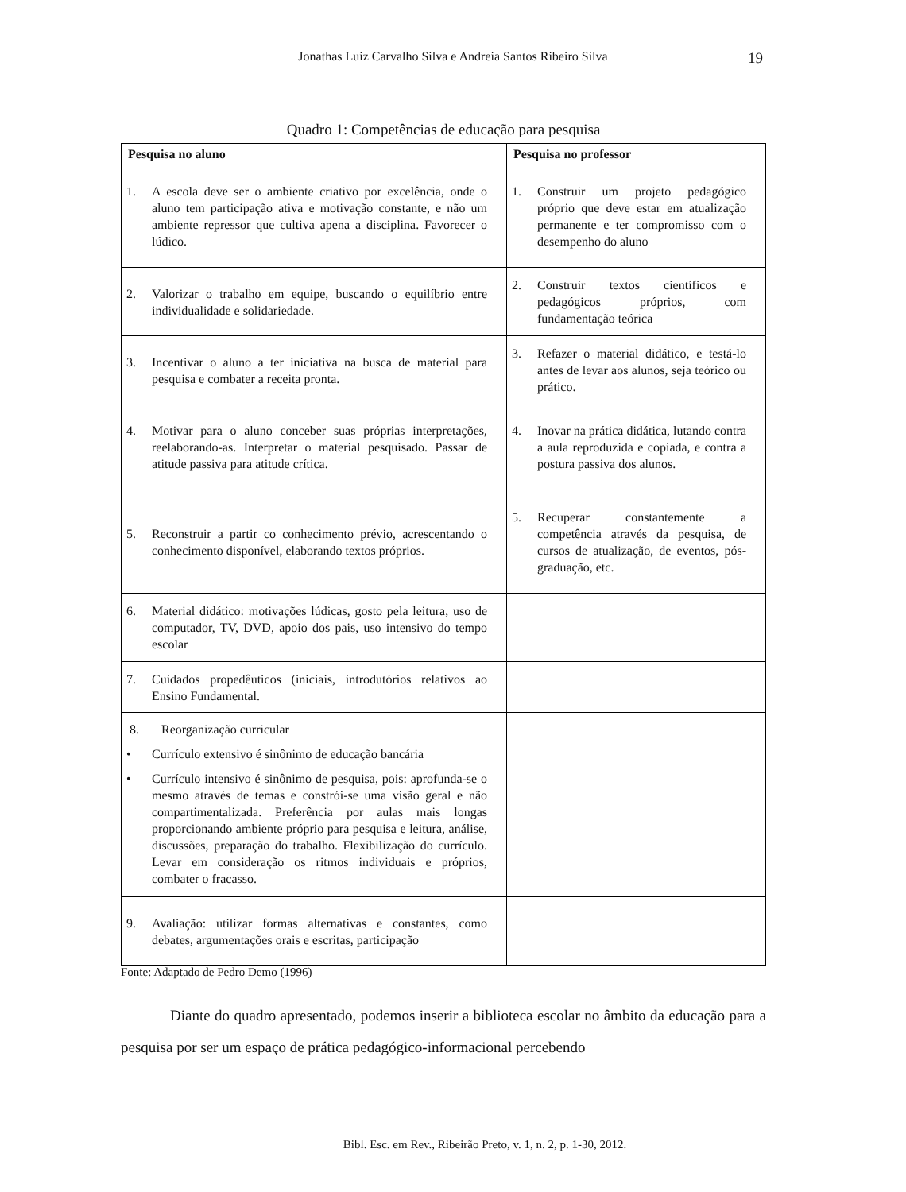Jonathas Luiz Carvalho Silva e Andreia Santos Ribeiro Silva
19
Quadro 1: Competências de educação para pesquisa
| Pesquisa no aluno | Pesquisa no professor |
| --- | --- |
| 1. A escola deve ser o ambiente criativo por excelência, onde o aluno tem participação ativa e motivação constante, e não um ambiente repressor que cultiva apena a disciplina. Favorecer o lúdico. | 1. Construir um projeto pedagógico próprio que deve estar em atualização permanente e ter compromisso com o desempenho do aluno |
| 2. Valorizar o trabalho em equipe, buscando o equilíbrio entre individualidade e solidariedade. | 2. Construir textos científicos e pedagógicos próprios, com fundamentação teórica |
| 3. Incentivar o aluno a ter iniciativa na busca de material para pesquisa e combater a receita pronta. | 3. Refazer o material didático, e testá-lo antes de levar aos alunos, seja teórico ou prático. |
| 4. Motivar para o aluno conceber suas próprias interpretações, reelaborando-as. Interpretar o material pesquisado. Passar de atitude passiva para atitude crítica. | 4. Inovar na prática didática, lutando contra a aula reproduzida e copiada, e contra a postura passiva dos alunos. |
| 5. Reconstruir a partir co conhecimento prévio, acrescentando o conhecimento disponível, elaborando textos próprios. | 5. Recuperar constantemente a competência através da pesquisa, de cursos de atualização, de eventos, pós-graduação, etc. |
| 6. Material didático: motivações lúdicas, gosto pela leitura, uso de computador, TV, DVD, apoio dos pais, uso intensivo do tempo escolar | |
| 7. Cuidados propedêuticos (iniciais, introdutórios relativos ao Ensino Fundamental. | |
| 8. Reorganização curricular • Currículo extensivo é sinônimo de educação bancária • Currículo intensivo é sinônimo de pesquisa, pois: aprofunda-se o mesmo através de temas e constrói-se uma visão geral e não compartimentalizada. Preferência por aulas mais longas proporcionando ambiente próprio para pesquisa e leitura, análise, discussões, preparação do trabalho. Flexibilização do currículo. Levar em consideração os ritmos individuais e próprios, combater o fracasso. | |
| 9. Avaliação: utilizar formas alternativas e constantes, como debates, argumentações orais e escritas, participação | |
Fonte: Adaptado de Pedro Demo (1996)
Diante do quadro apresentado, podemos inserir a biblioteca escolar no âmbito da educação para a pesquisa por ser um espaço de prática pedagógico-informacional percebendo
Bibl. Esc. em Rev., Ribeirão Preto, v. 1, n. 2, p. 1-30, 2012.